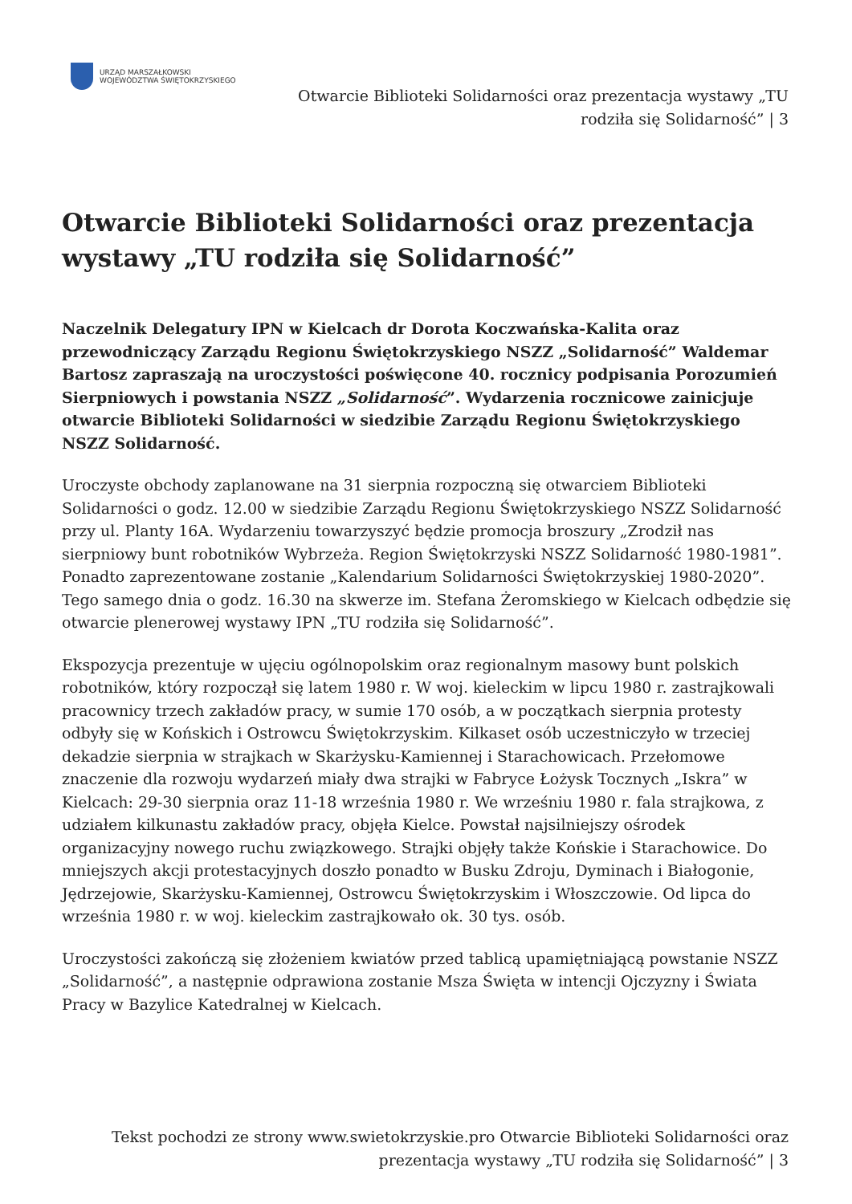URZĄD MARSZAŁKOWSKI
WOJEWÓDZTWA ŚWIĘTOKRZYSKIEGO
Otwarcie Biblioteki Solidarności oraz prezentacja wystawy „TU rodziła się Solidarność” | 3
Otwarcie Biblioteki Solidarności oraz prezentacja wystawy „TU rodziła się Solidarność”
Naczelnik Delegatury IPN w Kielcach dr Dorota Koczwańska-Kalita oraz przewodniczący Zarządu Regionu Świętokrzyskiego NSZZ „Solidarność” Waldemar Bartosz zapraszają na uroczystości poświęcone 40. rocznicy podpisania Porozumień Sierpniowych i powstania NSZZ „Solidarność”. Wydarzenia rocznicowe zainicjuje otwarcie Biblioteki Solidarności w siedzibie Zarządu Regionu Świętokrzyskiego NSZZ Solidarność.
Uroczyste obchody zaplanowane na 31 sierpnia rozpoczną się otwarciem Biblioteki Solidarności o godz. 12.00 w siedzibie Zarządu Regionu Świętokrzyskiego NSZZ Solidarność przy ul. Planty 16A. Wydarzeniu towarzyszyć będzie promocja broszury „Zrodził nas sierpniowy bunt robotników Wybrzeża. Region Świętokrzyski NSZZ Solidarność 1980-1981”. Ponadto zaprezentowane zostanie „Kalendarium Solidarności Świętokrzyskiej 1980-2020”. Tego samego dnia o godz. 16.30 na skwerze im. Stefana Żeromskiego w Kielcach odbędzie się otwarcie plenerowej wystawy IPN „TU rodziła się Solidarność”.
Ekspozycja prezentuje w ujęciu ogólnopolskim oraz regionalnym masowy bunt polskich robotników, który rozpoczął się latem 1980 r. W woj. kieleckim w lipcu 1980 r. zastrajkowali pracownicy trzech zakładów pracy, w sumie 170 osób, a w początkach sierpnia protesty odbyły się w Końskich i Ostrowcu Świętokrzyskim. Kilkaset osób uczestniczyło w trzeciej dekadzie sierpnia w strajkach w Skarżysku-Kamiennej i Starachowicach. Przełomowe znaczenie dla rozwoju wydarzeń miały dwa strajki w Fabryce Łożysk Tocznych „Iskra” w Kielcach: 29-30 sierpnia oraz 11-18 września 1980 r. We wrześniu 1980 r. fala strajkowa, z udziałem kilkunastu zakładów pracy, objęła Kielce. Powstał najsilniejszy ośrodek organizacyjny nowego ruchu związkowego. Strajki objęły także Końskie i Starachowice. Do mniejszych akcji protestacyjnych doszło ponadto w Busku Zdroju, Dyminach i Białogonie, Jędrzejowie, Skarżysku-Kamiennej, Ostrowcu Świętokrzyskim i Włoszczowie. Od lipca do września 1980 r. w woj. kieleckim zastrajkowało ok. 30 tys. osób.
Uroczystości zakończą się złożeniem kwiatów przed tablicą upamiętniającą powstanie NSZZ „Solidarność”, a następnie odprawiona zostanie Msza Święta w intencji Ojczyzny i Świata Pracy w Bazylice Katedralnej w Kielcach.
Tekst pochodzi ze strony www.swietokrzyskie.pro Otwarcie Biblioteki Solidarności oraz prezentacja wystawy „TU rodziła się Solidarność” | 3